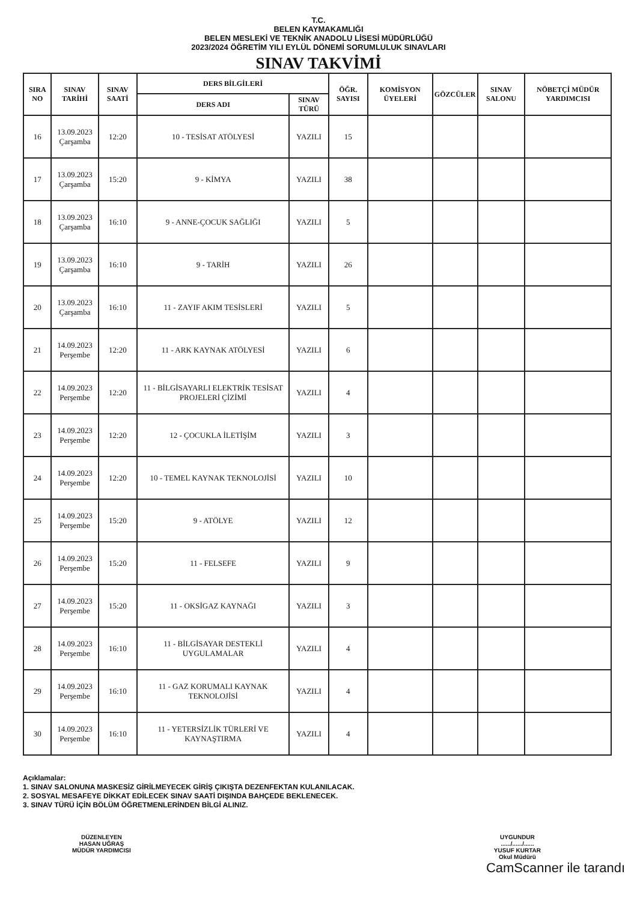T.C.
BELEN KAYMAKAMLIĞI
BELEN MESLEKİ VE TEKNİK ANADOLU LİSESİ MÜDÜRLÜĞÜ
2023/2024 ÖĞRETİM YILI EYLÜL DÖNEMİ SORUMLULUK SINAVLARI
SINAV TAKVİMİ
| SIRA NO | SINAV TARİHİ | SINAV SAATİ | DERS BİLGİLERİ | | ÖĞR. SAYISI | KOMİSYON ÜYELERİ | GÖZCÜLER | SINAV SALONU | NÖBETÇİ MÜDÜR YARDIMCISI |
| --- | --- | --- | --- | --- | --- | --- | --- | --- | --- |
| | | | DERS ADI | SINAV TÜRÜ | | | | | |
| 16 | 13.09.2023 Çarşamba | 12:20 | 10 - TESİSAT ATÖLYESİ | YAZILI | 15 | | | | |
| 17 | 13.09.2023 Çarşamba | 15:20 | 9 - KİMYA | YAZILI | 38 | | | | |
| 18 | 13.09.2023 Çarşamba | 16:10 | 9 - ANNE-ÇOCUK SAĞLIĞI | YAZILI | 5 | | | | |
| 19 | 13.09.2023 Çarşamba | 16:10 | 9 - TARİH | YAZILI | 26 | | | | |
| 20 | 13.09.2023 Çarşamba | 16:10 | 11 - ZAYIF AKIM TESİSLERİ | YAZILI | 5 | | | | |
| 21 | 14.09.2023 Perşembe | 12:20 | 11 - ARK KAYNAK ATÖLYESİ | YAZILI | 6 | | | | |
| 22 | 14.09.2023 Perşembe | 12:20 | 11 - BİLGİSAYARLI ELEKTRİK TESİSAT PROJELERİ ÇİZİMİ | YAZILI | 4 | | | | |
| 23 | 14.09.2023 Perşembe | 12:20 | 12 - ÇOCUKLA İLETİŞİM | YAZILI | 3 | | | | |
| 24 | 14.09.2023 Perşembe | 12:20 | 10 - TEMEL KAYNAK TEKNOLOJİSİ | YAZILI | 10 | | | | |
| 25 | 14.09.2023 Perşembe | 15:20 | 9 - ATÖLYE | YAZILI | 12 | | | | |
| 26 | 14.09.2023 Perşembe | 15:20 | 11 - FELSEFE | YAZILI | 9 | | | | |
| 27 | 14.09.2023 Perşembe | 15:20 | 11 - OKSİGAZ KAYNAĞI | YAZILI | 3 | | | | |
| 28 | 14.09.2023 Perşembe | 16:10 | 11 - BİLGİSAYAR DESTEKLİ UYGULAMALAR | YAZILI | 4 | | | | |
| 29 | 14.09.2023 Perşembe | 16:10 | 11 - GAZ KORUMALI KAYNAK TEKNOLOJİSİ | YAZILI | 4 | | | | |
| 30 | 14.09.2023 Perşembe | 16:10 | 11 - YETERSİZLİK TÜRLERİ VE KAYNAŞTIRMA | YAZILI | 4 | | | | |
Açıklamalar:
1. SINAV SALONUNA MASKESİZ GİRİLMEYECEK GİRİŞ ÇIKIŞTA DEZENFEKTAN KULANILACAK.
2. SOSYAL MESAFEYE DİKKAT EDİLECEK SINAV SAATİ DIŞINDA BAHÇEDE BEKLENECEK.
3. SINAV TÜRÜ İÇİN BÖLÜM ÖĞRETMENLERİNDEN BİLGİ ALINIZ.
DÜZENLEYEN
HASAN UĞRAŞ
MÜDÜR YARDIMCISI
UYGUNDUR
....../....../......
YUSUF KURTAR
Okul Müdürü
CamScanner ile tarandı